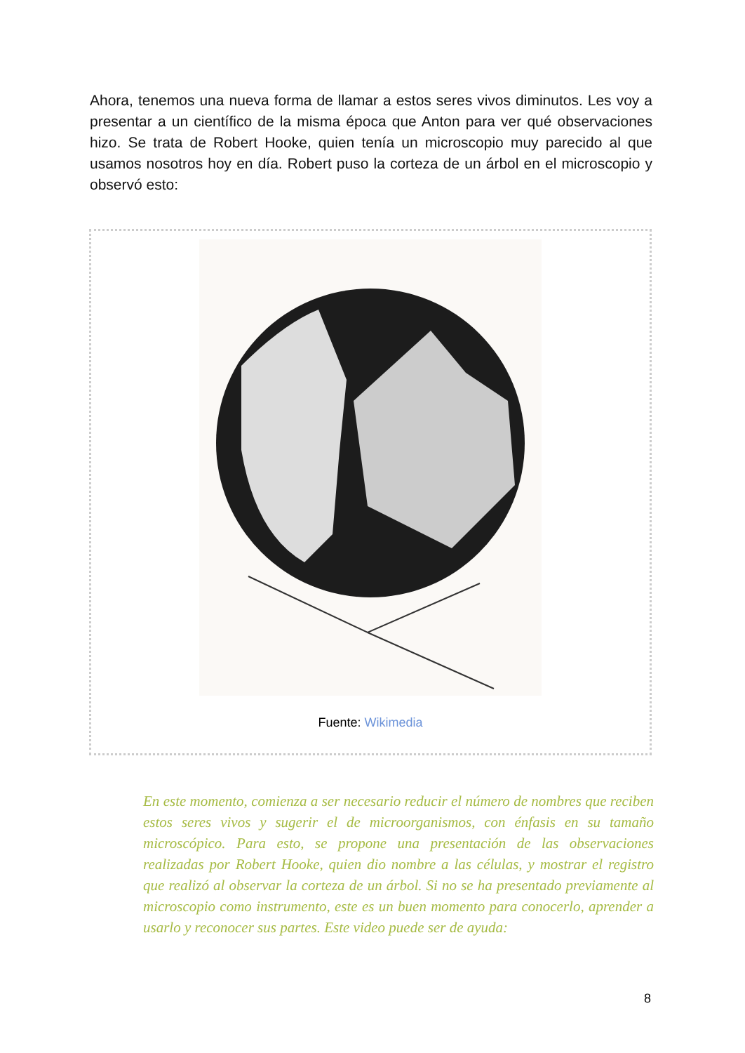Ahora, tenemos una nueva forma de llamar a estos seres vivos diminutos. Les voy a presentar a un científico de la misma época que Anton para ver qué observaciones hizo. Se trata de Robert Hooke, quien tenía un microscopio muy parecido al que usamos nosotros hoy en día. Robert puso la corteza de un árbol en el microscopio y observó esto:
Fuente: Wikimedia
En este momento, comienza a ser necesario reducir el número de nombres que reciben estos seres vivos y sugerir el de microorganismos, con énfasis en su tamaño microscópico. Para esto, se propone una presentación de las observaciones realizadas por Robert Hooke, quien dio nombre a las células, y mostrar el registro que realizó al observar la corteza de un árbol. Si no se ha presentado previamente al microscopio como instrumento, este es un buen momento para conocerlo, aprender a usarlo y reconocer sus partes. Este video puede ser de ayuda:
8